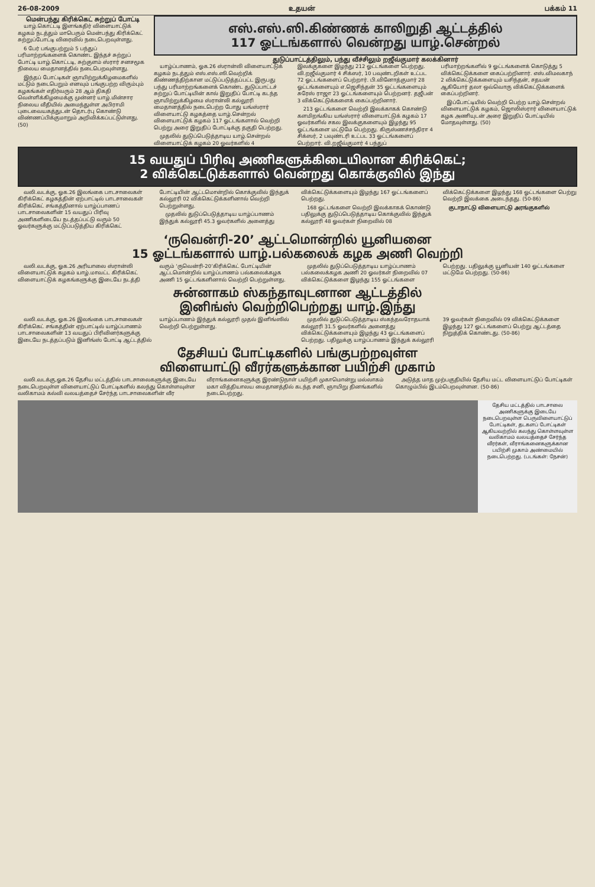26-08-2009 உதயன் பக்கம் 11
மென்பந்து கிரிக்கெட் சுற்றுப் போட்டி
யாழ்.கொட்டடி இளங்கதிர் விளையாட்டுக் கழகம் நடத்தும் மாபெரும் மென்பந்து கிரிக்கெட் சுற்றுப்போட்டி விரைவில் நடைபெறவுள்ளது.
6 பேர் பங்குபற்றும் 5 பந்துப் பரிமாற்றங்களைக் கொண்ட இந்தச் சுற்றுப் போட்டி யாழ்.கொட்டடி, சுற்குளம் ஸ்ரார் சனசமூக நிலைய மைதானத்தில் நடைபெறவுள்ளது.
இந்தப் போட்டிகள் ஞாயிற்றுக்கிழமைகளில் மட்டும் நடைபெறும் எனவும் பங்குபற்ற விரும்பும் கழகங்கள் எதிர்வரும் 28 ஆம் திகதி வெள்ளிக்கிழமைக்கு முன்னர் யாழ்.மின்சார நிலைய வீதியில் அமைந்துள்ள அபிராமி புடைவையகத்துடன் தொடர்பு கொண்டு விண்ணப்பிக்குமாறும் அறிவிக்கப்பட்டுள்ளது. (50)
எஸ்.எஸ்.ஸி.கிண்ணக் காலிறுதி ஆட்டத்தில்
117 ஓட்டங்களால் வென்றது யாழ்.சென்றல்
துடுப்பாட்டத்திலும், பந்து வீச்சிலும் றஜீவ்குமார் கலக்கினார்
யாழ்ப்பாணம், ஓக.26 ஸ்ரான்லி விளையாட்டுக் கழகம் நடத்தும் எஸ்.எஸ்.ஸி.வெற்றிக் கிண்ணத்திற்கான மட்டுப்படுத்தப்பட்ட இருபது பந்து பரிமாற்றங்களைக் கொண்ட துடுப்பாட்டச் சுற்றுப் போட்டியின் கால் இறுதிப் போட்டி கடந்த ஞாயிற்றுக்கிழமை ஸ்ரான்லி கல்லூரி மைதானத்தில் நடைபெற்ற போது யங்ஸ்ரார் விளையாட்டு கழகத்தை யாழ்.சென்றல் விளையாட்டுக் கழகம் 117 ஓட்டங்களால் வெற்றி பெற்று அரை இறுதிப் போட்டிக்கு தகுதி பெற்றது.
முதலில் துடுப்பெடுத்தாடிய யாழ்.சென்றல் விளையாட்டுக் கழகம் 20 ஓவர்களில் 4 இலக்குகளை இழந்து 212 ஓட்டங்களை பெற்றது. வி.றஜீவ்குமார் 4 சிக்ஸர், 10 பவுண்டறிகள் உட்பட 72 ஓட்டங்களைப் பெற்றார். பி.வினோத்குமார் 28 ஓட்டங்களையும் எ.ஜெசிந்தன் 35 ஓட்டங்களையும் சுரேஸ் ராஜா 23 ஓட்டங்களையும் பெற்றனர். தஜீபன் 3 விக்கெட்டுக்களைக் கைப்பற்றினார்.
213 ஓட்டங்களை வெற்றி இலக்காகக் கொண்டு களமிறங்கிய யங்ஸ்ரார் விளையாட்டுக் கழகம் 17 ஓவர்களில் சகல இலக்குகளையும் இழந்து 95 ஓட்டங்களை மட்டுமே பெற்றது. கிருஸ்ணச்சந்திரா 4 சிக்ஸர், 2 பவுண்டரி உட்பட 33 ஓட்டங்களைப் பெற்றார். வி.றஜீவ்குமார் 4 பந்துப் பரிமாற்றங்களில் 9 ஓட்டங்களைக் கொடுத்து 5 விக்கெட்டுக்களை கைப்பற்றினார். எஸ்.விமலகாந் 2 விக்கெட்டுக்களையும் யசிந்தன், சதயன் ஆகியோர் தலா ஒவ்வொரு விக்கெட்டுக்களைக் கைப்பற்றினர்.
இப்போட்டியில் வெற்றி பெற்ற யாழ்.சென்றல் விளையாட்டுக் கழகம், ஜொலிஸ்ரார் விளையாட்டுக் கழக அணியுடன் அரை இறுதிப் போட்டியில் மோதவுள்ளது. (50)
15 வயதுப் பிரிவு அணிகளுக்கிடையிலான கிரிக்கெட்;
2 விக்கெட்டுக்களால் வென்றது கொக்குவில் இந்து
வலி.வடக்கு, ஓக.26 இலங்கை பாடசாலைகள் கிரிக்கெட் கழகத்தின் ஏற்பாட்டில் பாடசாலைகள் கிரிக்கெட் சங்கத்தினால் யாழ்ப்பாணப் பாடசாலைகளின் 15 வயதுப் பிரிவு அணிகளிடையே நடத்தப்பட்டு வரும் 50 ஓவர்களுக்கு மட்டுப்படுத்திய கிரிக்கெட் போட்டியின் ஆட்டமொன்றில் கொக்குவில் இந்துக் கல்லூரி 02 விக்கெட்டுக்களினால் வெற்றி பெற்றுள்ளது.
முதலில் துடுப்பெடுத்தாடிய யாழ்ப்பாணம் இந்துக் கல்லூரி 45.3 ஓவர்களில் அனைத்து விக்கெட்டுக்களையும் இழந்து 167 ஓட்டங்களைப் பெற்றது.
168 ஓட்டங்களை வெற்றி இலக்காகக் கொண்டு பதிலுக்கு துடுப்பெடுத்தாடிய கொக்குவில் இந்துக் கல்லூரி 48 ஓவர்கள் நிறைவில் 08 விக்கெட்டுக்களை இழந்து 168 ஓட்டங்களை பெற்று வெற்றி இலக்கை அடைந்தது. (50-86)
குடாநாட்டு விளையாட்டு அரங்குகளில்
‘ருவென்ரி-20’ ஆட்டமொன்றில் யூனியனை
15 ஓட்டங்களால் யாழ்.பல்கலைக் கழக அணி வெற்றி
வலி.வடக்கு, ஓக.26 அரியாலை ஸ்ரான்லி விளையாட்டுக் கழகம் யாழ்.மாவட்ட கிரிக்கெட் விளையாட்டுக் கழகங்களுக்கு இடையே நடத்தி வரும் ‘ருவென்ரி-20’கிரிக்கெட் போட்டியின் ஆட்டமொன்றில் யாழ்ப்பாணம் பல்கலைக்கழக அணி 15 ஓட்டங்களினால் வெற்றி பெற்றுள்ளது.
முதலில் துடுப்பெடுத்தாடிய யாழ்ப்பாணம் பல்கலைக்கழக அணி 20 ஓவர்கள் நிறைவில் 07 விக்கெட்டுக்களை இழந்து 155 ஓட்டங்களை பெற்றது. பதிலுக்கு யூனியன் 140 ஓட்டங்களை மட்டுமே பெற்றது. (50-86)
சுன்னாகம் ஸ்கந்தாவுடனான ஆட்டத்தில்
இனிங்ஸ் வெற்றிபெற்றது யாழ்.இந்து
வலி.வடக்கு, ஓக.26 இலங்கை பாடசாலைகள் கிரிக்கெட் சங்கத்தின் ஏற்பாட்டில் யாழ்ப்பாணம் பாடசாலைகளின் 13 வயதுப் பிரிவினர்களுக்கு இடையே நடத்தப்படும் இனிங்ஸ் போட்டி ஆட்டத்தில் யாழ்ப்பாணம் இந்துக் கல்லூரி முதல் இனிங்ஸில் வெற்றி பெற்றுள்ளது.
முதலில் துடுப்பெடுத்தாடிய ஸ்கந்தவரோதயாக் கல்லூரி 31.5 ஓவர்களில் அனைத்து விக்கெட்டுக்களையும் இழந்து 43 ஓட்டங்களைப் பெற்றது. பதிலுக்கு யாழ்ப்பாணம் இந்துக் கல்லூரி 39 ஓவர்கள் நிறைவில் 09 விக்கெட்டுக்களை இழந்து 127 ஓட்டங்களைப் பெற்று ஆட்டத்தை நிறுத்திக் கொண்டது. (50-86)
தேசியப் போட்டிகளில் பங்குபற்றவுள்ள
விளையாட்டு வீரர்களுக்கான பயிற்சி முகாம்
வலி.வடக்கு,ஓக.26 தேசிய மட்டத்தில் பாடசாலைகளுக்கு இடையே நடைபெறவுள்ள விளையாட்டுப் போட்டிகளில் கலந்து கொள்ளவுள்ள வலிகாமம் கல்வி வலயத்தைச் சேர்ந்த பாடசாலைகளின் வீர வீராங்கனைகளுக்கு இரண்டுநாள் பயிற்சி முகாமொன்று மல்லாகம் மகா வித்தியாலய மைதானத்தில் கடந்த சனி, ஞாயிறு தினங்களில் நடைபெற்றது.
அடுத்த மாத முற்பகுதியில் தேசிய மட்ட விளையாட்டுப் போட்டிகள் கொழும்பில் இடம்பெறவுள்ளன. (50-86)
தேசிய மட்டத்தில் பாடசாலை அணிகளுக்கு இடையே நடைபெறவுள்ள பெருவிளையாட்டுப் போட்டிகள், தடகளப் போட்டிகள் ஆகியவற்றில் கலந்து கொள்ளவுள்ள வலிகாமம் வலயத்தைச் சேர்ந்த வீரர்கள், வீராங்கனைகளுக்கான பயிற்சி முகாம் அண்மையில் நடைபெற்றது. (படங்கள்: நேசன்)